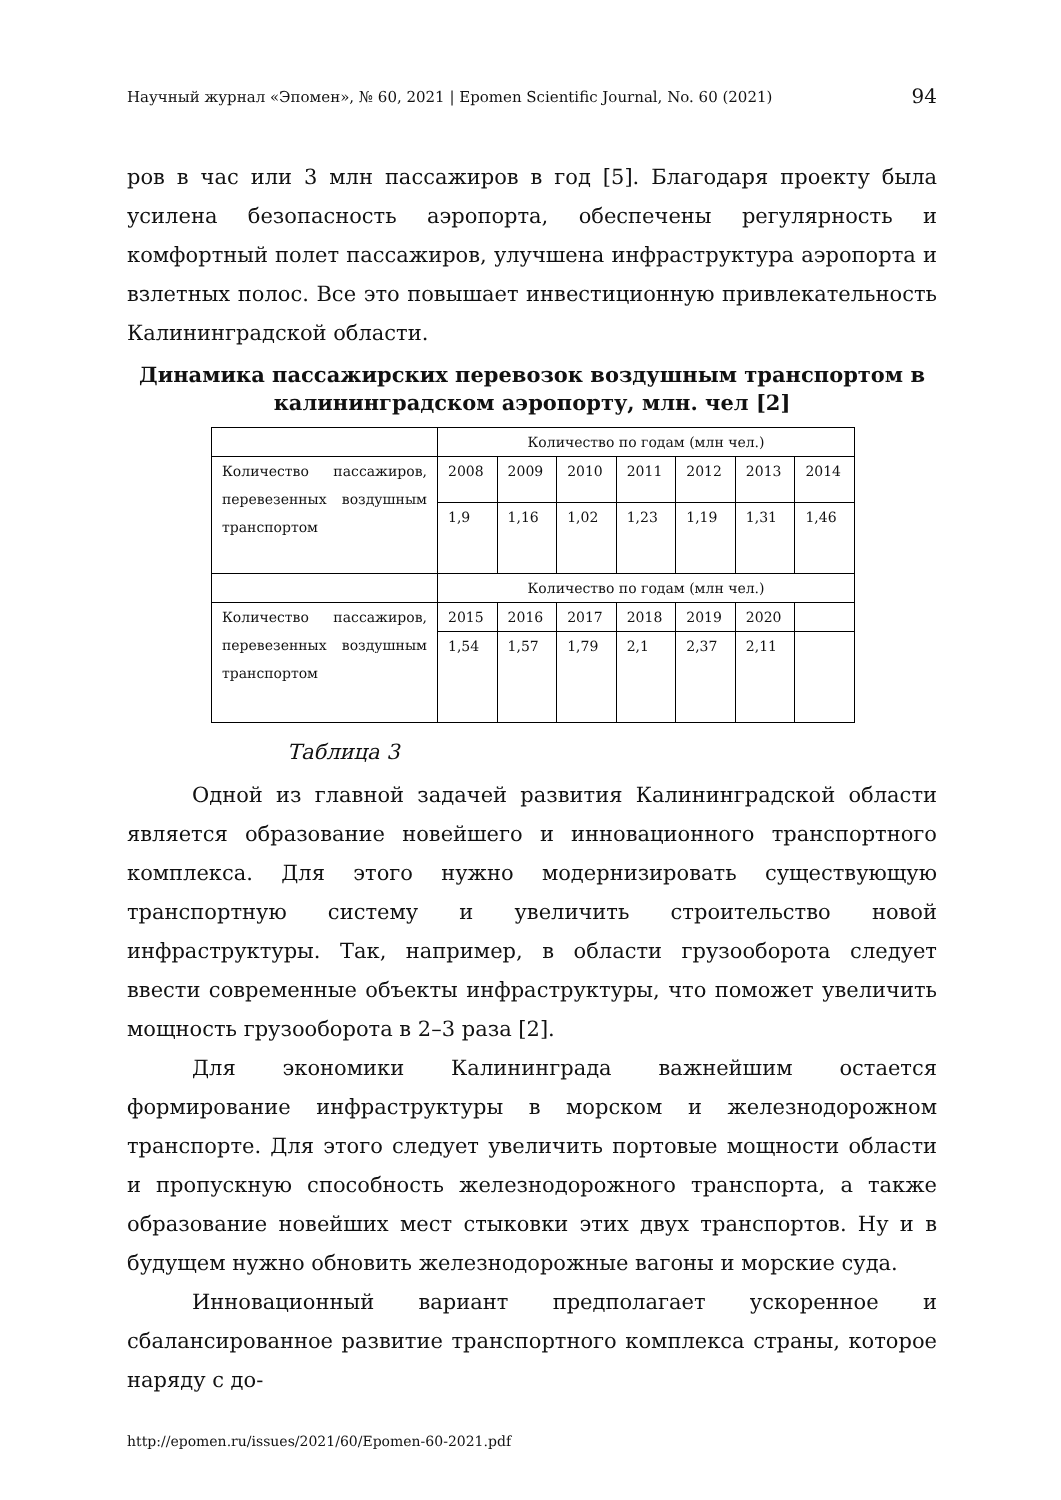Научный журнал «Эпомен», № 60, 2021 | Epomen Scientific Journal, No. 60 (2021) 94
ров в час или 3 млн пассажиров в год [5]. Благодаря проекту была усилена безопасность аэропорта, обеспечены регулярность и комфортный полет пассажиров, улучшена инфраструктура аэропорта и взлетных полос. Все это повышает инвестиционную привлекательность Калининградской области.
Динамика пассажирских перевозок воздушным транспортом в калининградском аэропорту, млн. чел [2]
| | Количество по годам (млн чел.) | | | | | | |
| Количество пассажиров, перевезенных воздушным транспортом | 2008 | 2009 | 2010 | 2011 | 2012 | 2013 | 2014 |
| | 1,9 | 1,16 | 1,02 | 1,23 | 1,19 | 1,31 | 1,46 |
| | Количество по годам (млн чел.) | | | | | | |
| Количество пассажиров, перевезенных воздушным транспортом | 2015 | 2016 | 2017 | 2018 | 2019 | 2020 | |
| | 1,54 | 1,57 | 1,79 | 2,1 | 2,37 | 2,11 | |
Таблица 3
Одной из главной задачей развития Калининградской области является образование новейшего и инновационного транспортного комплекса. Для этого нужно модернизировать существующую транспортную систему и увеличить строительство новой инфраструктуры. Так, например, в области грузооборота следует ввести современные объекты инфраструктуры, что поможет увеличить мощность грузооборота в 2–3 раза [2].
Для экономики Калининграда важнейшим остается формирование инфраструктуры в морском и железнодорожном транспорте. Для этого следует увеличить портовые мощности области и пропускную способность железнодорожного транспорта, а также образование новейших мест стыковки этих двух транспортов. Ну и в будущем нужно обновить железнодорожные вагоны и морские суда.
Инновационный вариант предполагает ускоренное и сбалансированное развитие транспортного комплекса страны, которое наряду с до-
http://epomen.ru/issues/2021/60/Epomen-60-2021.pdf